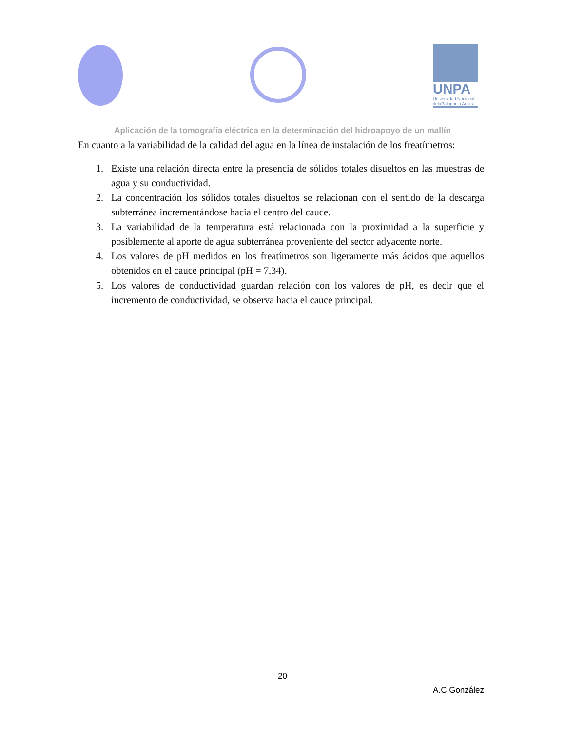UNPA
Universidad Nacional delaPatagonia Austral
Aplicación de la tomografía eléctrica en la determinación del hidroapoyo de un mallín
En cuanto a la variabilidad de la calidad del agua en la línea de instalación de los freatímetros:
1. Existe una relación directa entre la presencia de sólidos totales disueltos en las muestras de agua y su conductividad.
2. La concentración los sólidos totales disueltos se relacionan con el sentido de la descarga subterránea incrementándose hacia el centro del cauce.
3. La variabilidad de la temperatura está relacionada con la proximidad a la superficie y posiblemente al aporte de agua subterránea proveniente del sector adyacente norte.
4. Los valores de pH medidos en los freatímetros son ligeramente más ácidos que aquellos obtenidos en el cauce principal (pH = 7,34).
5. Los valores de conductividad guardan relación con los valores de pH, es decir que el incremento de conductividad, se observa hacia el cauce principal.
20
A.C.González